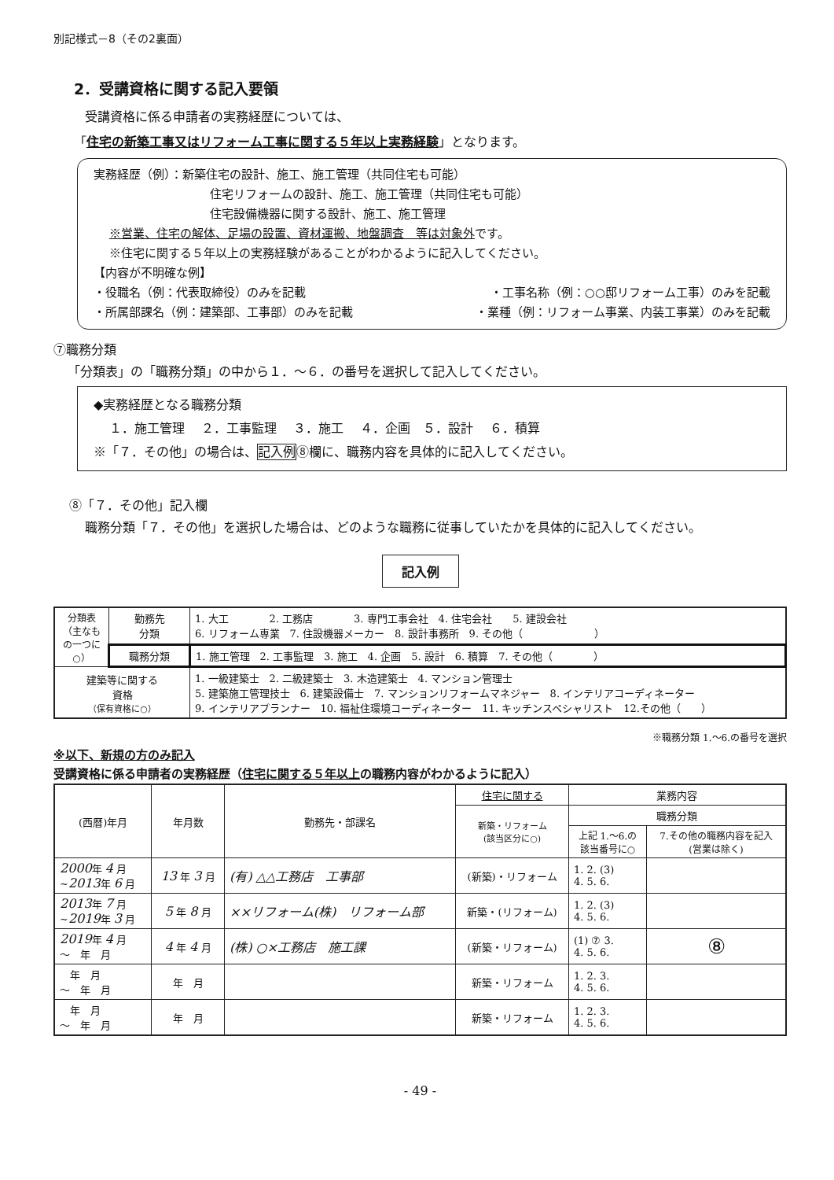別記様式－8（その2裏面）
2．受講資格に関する記入要領
受講資格に係る申請者の実務経歴については、
「住宅の新築工事又はリフォーム工事に関する５年以上実務経験」となります。
実務経歴（例）：新築住宅の設計、施工、施工管理（共同住宅も可能）
住宅リフォームの設計、施工、施工管理（共同住宅も可能）
住宅設備機器に関する設計、施工、施工管理
※営業、住宅の解体、足場の設置、資材運搬、地盤調査　等は対象外です。
※住宅に関する５年以上の実務経験があることがわかるように記入してください。
【内容が不明確な例】
・役職名（例：代表取締役）のみを記載 ・工事名称（例：○○邸リフォーム工事）のみを記載
・所属部課名（例：建築部、工事部）のみを記載 ・業種（例：リフォーム事業、内装工事業）のみを記載
⑦職務分類
「分類表」の「職務分類」の中から１．～６．の番号を選択して記入してください。
◆実務経歴となる職務分類
１．施工管理　 ２．工事監理　 ３．施工　 ４．企画　５．設計　 ６．積算
※「７．その他」の場合は、記入例⑧欄に、職務内容を具体的に記入してください。
⑧「７．その他」記入欄
職務分類「７．その他」を選択した場合は、どのような職務に従事していたかを具体的に記入してください。
記入例
| 分類表（主なもの一つに○） | 勤務先 分類 | 1. 大工 2. 工務店 3. 専門工事会社 4. 住宅会社 5. 建設会社 6. リフォーム専業 7. 住設機器メーカー 8. 設計事務所 9. その他（ ） |
| | 職務分類 | 1. 施工管理 2. 工事監理 3. 施工 4. 企画 5. 設計 6. 積算 7. その他（ ） |
| 建築等に関する 資格 （保有資格に○） | | 1. 一級建築士 2. 二級建築士 3. 木造建築士 4. マンション管理士 5. 建築施工管理技士 6. 建築設備士 7. マンションリフォームマネジャー 8. インテリアコーディネーター 9. インテリアプランナー 10. 福祉住環境コーディネーター 11. キッチンスペシャリスト 12.その他（ ） |
※職務分類 1.～6.の番号を選択
※以下、新規の方のみ記入
受講資格に係る申請者の実務経歴（住宅に関する５年以上の職務内容がわかるように記入）
| (西暦)年月 | 年月数 | 勤務先・部課名 | 住宅に関する | 業務内容 | |
| --- | --- | --- | --- | --- | --- |
| | | | 新築・リフォーム (該当区分に○) | 職務分類 | |
| | | | | 上記 1.～6.の 該当番号に○ | 7.その他の職務内容を記入 (営業は除く) |
| 2000 年 4 月 ~ 2013 年 6 月 | 13 年 3 月 | (有) △△工務店 工事部 | (新築)・リフォーム | 1. 2. (3) 4. 5. 6. | |
| 2013 年 7 月 ~ 2019 年 3 月 | 5 年 8 月 | ××リフォーム(株) リフォーム部 | 新築・(リフォーム) | 1. 2. (3) 4. 5. 6. | |
| 2019 年 4 月 ～ 年 月 | 4 年 4 月 | (株) ○×工務店 施工課 | (新築・リフォーム) | (1) ⑦ 3. 4. 5. 6. | ⑧ |
| 年 月 ～ 年 月 | 年 月 | | 新築・リフォーム | 1. 2. 3. 4. 5. 6. | |
| 年 月 ～ 年 月 | 年 月 | | 新築・リフォーム | 1. 2. 3. 4. 5. 6. | |
- 49 -